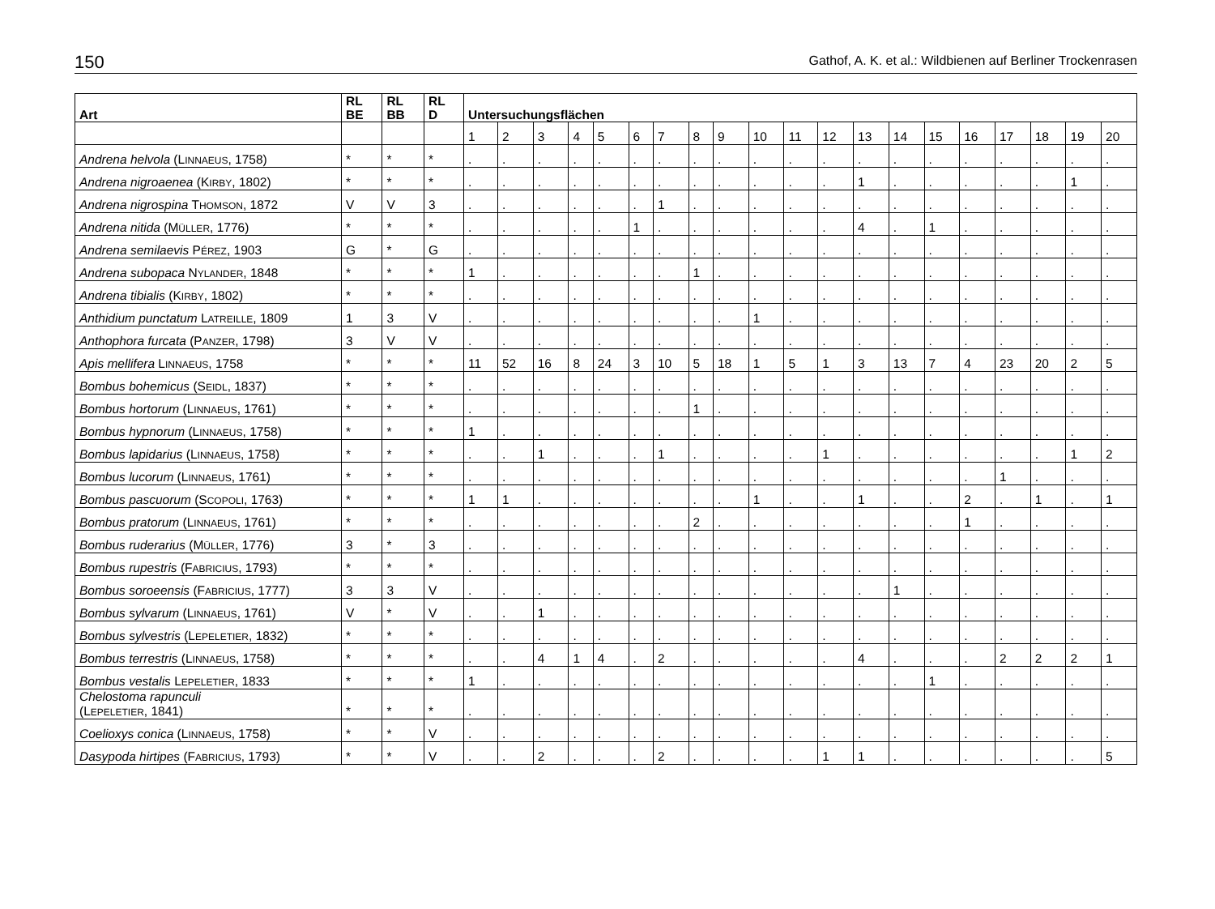150 Gathof, A. K. et al.: Wildbienen auf Berliner Trockenrasen
| Art | RL BE | RL BB | RL D | Untersuchungsflächen | | | | | | | | | | | | | | | | | | | |
| --- | --- | --- | --- | --- | --- | --- | --- | --- | --- | --- | --- | --- | --- | --- | --- | --- | --- | --- | --- | --- | --- | --- | --- |
| | | | | 1 | 2 | 3 | 4 | 5 | 6 | 7 | 8 | 9 | 10 | 11 | 12 | 13 | 14 | 15 | 16 | 17 | 18 | 19 | 20 |
| Andrena helvola (L INNAEUS , 1758) | * | * | * | . | . | . | . | . | . | . | . | . | . | . | . | . | . | . | . | . | . | . | . |
| Andrena nigroaenea (K IRBY , 1802) | * | * | * | . | . | . | . | . | . | . | . | . | . | . | . | 1 | . | . | . | . | . | 1 | . |
| Andrena nigrospina T HOMSON , 1872 | V | V | 3 | . | . | . | . | . | . | 1 | . | . | . | . | . | . | . | . | . | . | . | . | . |
| Andrena nitida (M ÜLLER , 1776) | * | * | * | . | . | . | . | . | 1 | . | . | . | . | . | . | 4 | . | 1 | . | . | . | . | . |
| Andrena semilaevis P ÉREZ , 1903 | G | * | G | . | . | . | . | . | . | . | . | . | . | . | . | . | . | . | . | . | . | . | . |
| Andrena subopaca N YLANDER , 1848 | * | * | * | 1 | . | . | . | . | . | . | 1 | . | . | . | . | . | . | . | . | . | . | . | . |
| Andrena tibialis (K IRBY , 1802) | * | * | * | . | . | . | . | . | . | . | . | . | . | . | . | . | . | . | . | . | . | . | . |
| Anthidium punctatum L ATREILLE , 1809 | 1 | 3 | V | . | . | . | . | . | . | . | . | . | 1 | . | . | . | . | . | . | . | . | . | . |
| Anthophora furcata (P ANZER , 1798) | 3 | V | V | . | . | . | . | . | . | . | . | . | . | . | . | . | . | . | . | . | . | . | . |
| Apis mellifera L INNAEUS , 1758 | * | * | * | 11 | 52 | 16 | 8 | 24 | 3 | 10 | 5 | 18 | 1 | 5 | 1 | 3 | 13 | 7 | 4 | 23 | 20 | 2 | 5 |
| Bombus bohemicus (S EIDL , 1837) | * | * | * | . | . | . | . | . | . | . | . | . | . | . | . | . | . | . | . | . | . | . | . |
| Bombus hortorum (L INNAEUS , 1761) | * | * | * | . | . | . | . | . | . | . | 1 | . | . | . | . | . | . | . | . | . | . | . | . |
| Bombus hypnorum (L INNAEUS , 1758) | * | * | * | 1 | . | . | . | . | . | . | . | . | . | . | . | . | . | . | . | . | . | . | . |
| Bombus lapidarius (L INNAEUS , 1758) | * | * | * | . | . | 1 | . | . | . | 1 | . | . | . | . | 1 | . | . | . | . | . | . | 1 | 2 |
| Bombus lucorum (L INNAEUS , 1761) | * | * | * | . | . | . | . | . | . | . | . | . | . | . | . | . | . | . | . | 1 | . | . | . |
| Bombus pascuorum (S COPOLI , 1763) | * | * | * | 1 | 1 | . | . | . | . | . | . | . | 1 | . | . | 1 | . | . | 2 | . | 1 | . | 1 |
| Bombus pratorum (L INNAEUS , 1761) | * | * | * | . | . | . | . | . | . | . | 2 | . | . | . | . | . | . | . | 1 | . | . | . | . |
| Bombus ruderarius (M ÜLLER , 1776) | 3 | * | 3 | . | . | . | . | . | . | . | . | . | . | . | . | . | . | . | . | . | . | . | . |
| Bombus rupestris (F ABRICIUS , 1793) | * | * | * | . | . | . | . | . | . | . | . | . | . | . | . | . | . | . | . | . | . | . | . |
| Bombus soroeensis (F ABRICIUS , 1777) | 3 | 3 | V | . | . | . | . | . | . | . | . | . | . | . | . | . | 1 | . | . | . | . | . | . |
| Bombus sylvarum (L INNAEUS , 1761) | V | * | V | . | . | 1 | . | . | . | . | . | . | . | . | . | . | . | . | . | . | . | . | . |
| Bombus sylvestris (L EPELETIER , 1832) | * | * | * | . | . | . | . | . | . | . | . | . | . | . | . | . | . | . | . | . | . | . | . |
| Bombus terrestris (L INNAEUS , 1758) | * | * | * | . | . | 4 | 1 | 4 | . | 2 | . | . | . | . | . | 4 | . | . | . | 2 | 2 | 2 | 1 |
| Bombus vestalis L EPELETIER , 1833 | * | * | * | 1 | . | . | . | . | . | . | . | . | . | . | . | . | . | 1 | . | . | . | . | . |
| Chelostoma rapunculi (L EPELETIER , 1841) | * | * | * | . | . | . | . | . | . | . | . | . | . | . | . | . | . | . | . | . | . | . | . |
| Coelioxys conica (L INNAEUS , 1758) | * | * | V | . | . | . | . | . | . | . | . | . | . | . | . | . | . | . | . | . | . | . | . |
| Dasypoda hirtipes (F ABRICIUS , 1793) | * | * | V | . | . | 2 | . | . | . | 2 | . | . | . | . | 1 | 1 | . | . | . | . | . | . | 5 |